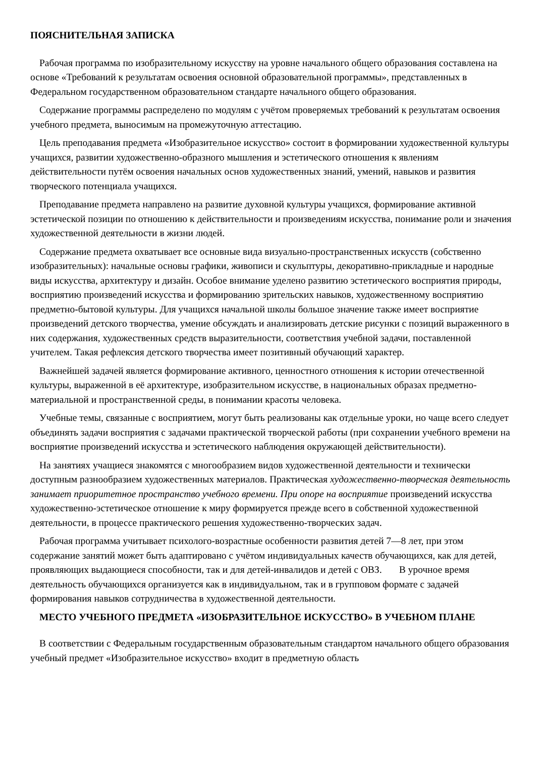ПОЯСНИТЕЛЬНАЯ ЗАПИСКА
Рабочая программа по изобразительному искусству на уровне начального общего образования составлена на основе «Требований к результатам освоения основной образовательной программы», представленных в Федеральном государственном образовательном стандарте начального общего образования.
Содержание программы распределено по модулям с учётом проверяемых требований к результатам освоения учебного предмета, выносимым на промежуточную аттестацию.
Цель преподавания предмета «Изобразительное искусство» состоит в формировании художественной культуры учащихся, развитии художественно-образного мышления и эстетического отношения к явлениям действительности путём освоения начальных основ художественных знаний, умений, навыков и развития творческого потенциала учащихся.
Преподавание предмета направлено на развитие духовной культуры учащихся, формирование активной эстетической позиции по отношению к действительности и произведениям искусства, понимание роли и значения художественной деятельности в жизни людей.
Содержание предмета охватывает все основные вида визуально-пространственных искусств (собственно изобразительных): начальные основы графики, живописи и скульптуры, декоративно-прикладные и народные виды искусства, архитектуру и дизайн. Особое внимание уделено развитию эстетического восприятия природы, восприятию произведений искусства и формированию зрительских навыков, художественному восприятию предметно-бытовой культуры. Для учащихся начальной школы большое значение также имеет восприятие произведений детского творчества, умение обсуждать и анализировать детские рисунки с позиций выраженного в них содержания, художественных средств выразительности, соответствия учебной задачи, поставленной учителем. Такая рефлексия детского творчества имеет позитивный обучающий характер.
Важнейшей задачей является формирование активного, ценностного отношения к истории отечественной культуры, выраженной в её архитектуре, изобразительном искусстве, в национальных образах предметно-материальной и пространственной среды, в понимании красоты человека.
Учебные темы, связанные с восприятием, могут быть реализованы как отдельные уроки, но чаще всего следует объединять задачи восприятия с задачами практической творческой работы (при сохранении учебного времени на восприятие произведений искусства и эстетического наблюдения окружающей действительности).
На занятиях учащиеся знакомятся с многообразием видов художественной деятельности и технически доступным разнообразием художественных материалов. Практическая художественно-творческая деятельность занимает приоритетное пространство учебного времени. При опоре на восприятие произведений искусства художественно-эстетическое отношение к миру формируется прежде всего в собственной художественной деятельности, в процессе практического решения художественно-творческих задач.
Рабочая программа учитывает психолого-возрастные особенности развития детей 7—8 лет, при этом содержание занятий может быть адаптировано с учётом индивидуальных качеств обучающихся, как для детей, проявляющих выдающиеся способности, так и для детей-инвалидов и детей с ОВЗ. В урочное время деятельность обучающихся организуется как в индивидуальном, так и в групповом формате с задачей формирования навыков сотрудничества в художественной деятельности.
МЕСТО УЧЕБНОГО ПРЕДМЕТА «ИЗОБРАЗИТЕЛЬНОЕ ИСКУССТВО» В УЧЕБНОМ ПЛАНЕ
В соответствии с Федеральным государственным образовательным стандартом начального общего образования учебный предмет «Изобразительное искусство» входит в предметную область